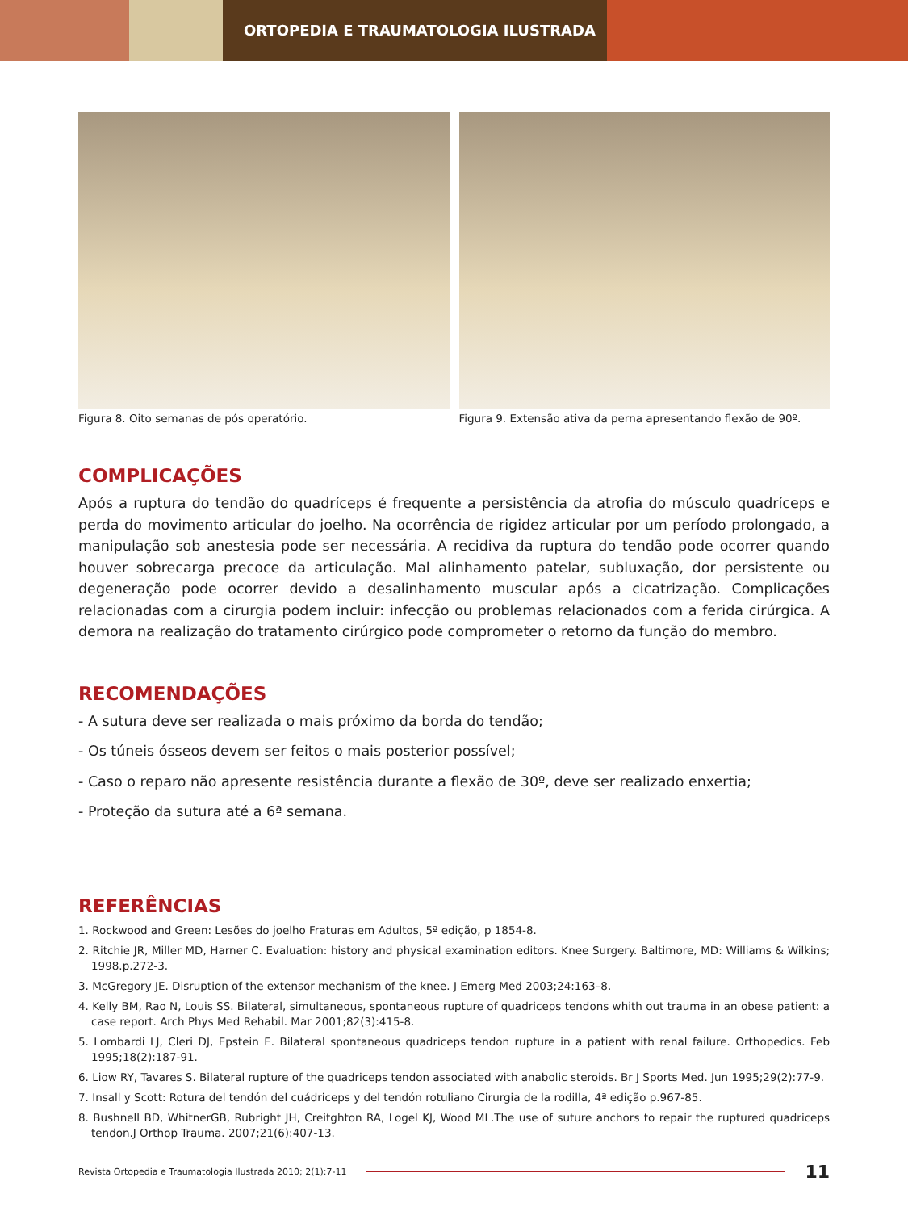ORTOPEDIA E TRAUMATOLOGIA ILUSTRADA
Figura 8. Oito semanas de pós operatório. Figura 9. Extensão ativa da perna apresentando flexão de 90º.
COMPLICAÇÕES
Após a ruptura do tendão do quadríceps é frequente a persistência da atrofia do músculo quadríceps e perda do movimento articular do joelho. Na ocorrência de rigidez articular por um período prolongado, a manipulação sob anestesia pode ser necessária. A recidiva da ruptura do tendão pode ocorrer quando houver sobrecarga precoce da articulação. Mal alinhamento patelar, subluxação, dor persistente ou degeneração pode ocorrer devido a desalinhamento muscular após a cicatrização. Complicações relacionadas com a cirurgia podem incluir: infecção ou problemas relacionados com a ferida cirúrgica. A demora na realização do tratamento cirúrgico pode comprometer o retorno da função do membro.
RECOMENDAÇÕES
- A sutura deve ser realizada o mais próximo da borda do tendão;
- Os túneis ósseos devem ser feitos o mais posterior possível;
- Caso o reparo não apresente resistência durante a flexão de 30º, deve ser realizado enxertia;
- Proteção da sutura até a 6ª semana.
REFERÊNCIAS
1. Rockwood and Green: Lesões do joelho Fraturas em Adultos, 5ª edição, p 1854-8.
2. Ritchie JR, Miller MD, Harner C. Evaluation: history and physical examination editors. Knee Surgery. Baltimore, MD: Williams & Wilkins; 1998.p.272-3.
3. McGregory JE. Disruption of the extensor mechanism of the knee. J Emerg Med 2003;24:163–8.
4. Kelly BM, Rao N, Louis SS. Bilateral, simultaneous, spontaneous rupture of quadriceps tendons whith out trauma in an obese patient: a case report. Arch Phys Med Rehabil. Mar 2001;82(3):415-8.
5. Lombardi LJ, Cleri DJ, Epstein E. Bilateral spontaneous quadriceps tendon rupture in a patient with renal failure. Orthopedics. Feb 1995;18(2):187-91.
6. Liow RY, Tavares S. Bilateral rupture of the quadriceps tendon associated with anabolic steroids. Br J Sports Med. Jun 1995;29(2):77-9.
7. Insall y Scott: Rotura del tendón del cuádriceps y del tendón rotuliano Cirurgia de la rodilla, 4ª edição p.967-85.
8. Bushnell BD, WhitnerGB, Rubright JH, Creitghton RA, Logel KJ, Wood ML.The use of suture anchors to repair the ruptured quadriceps tendon.J Orthop Trauma. 2007;21(6):407-13.
Revista Ortopedia e Traumatologia Ilustrada 2010; 2(1):7-11
11